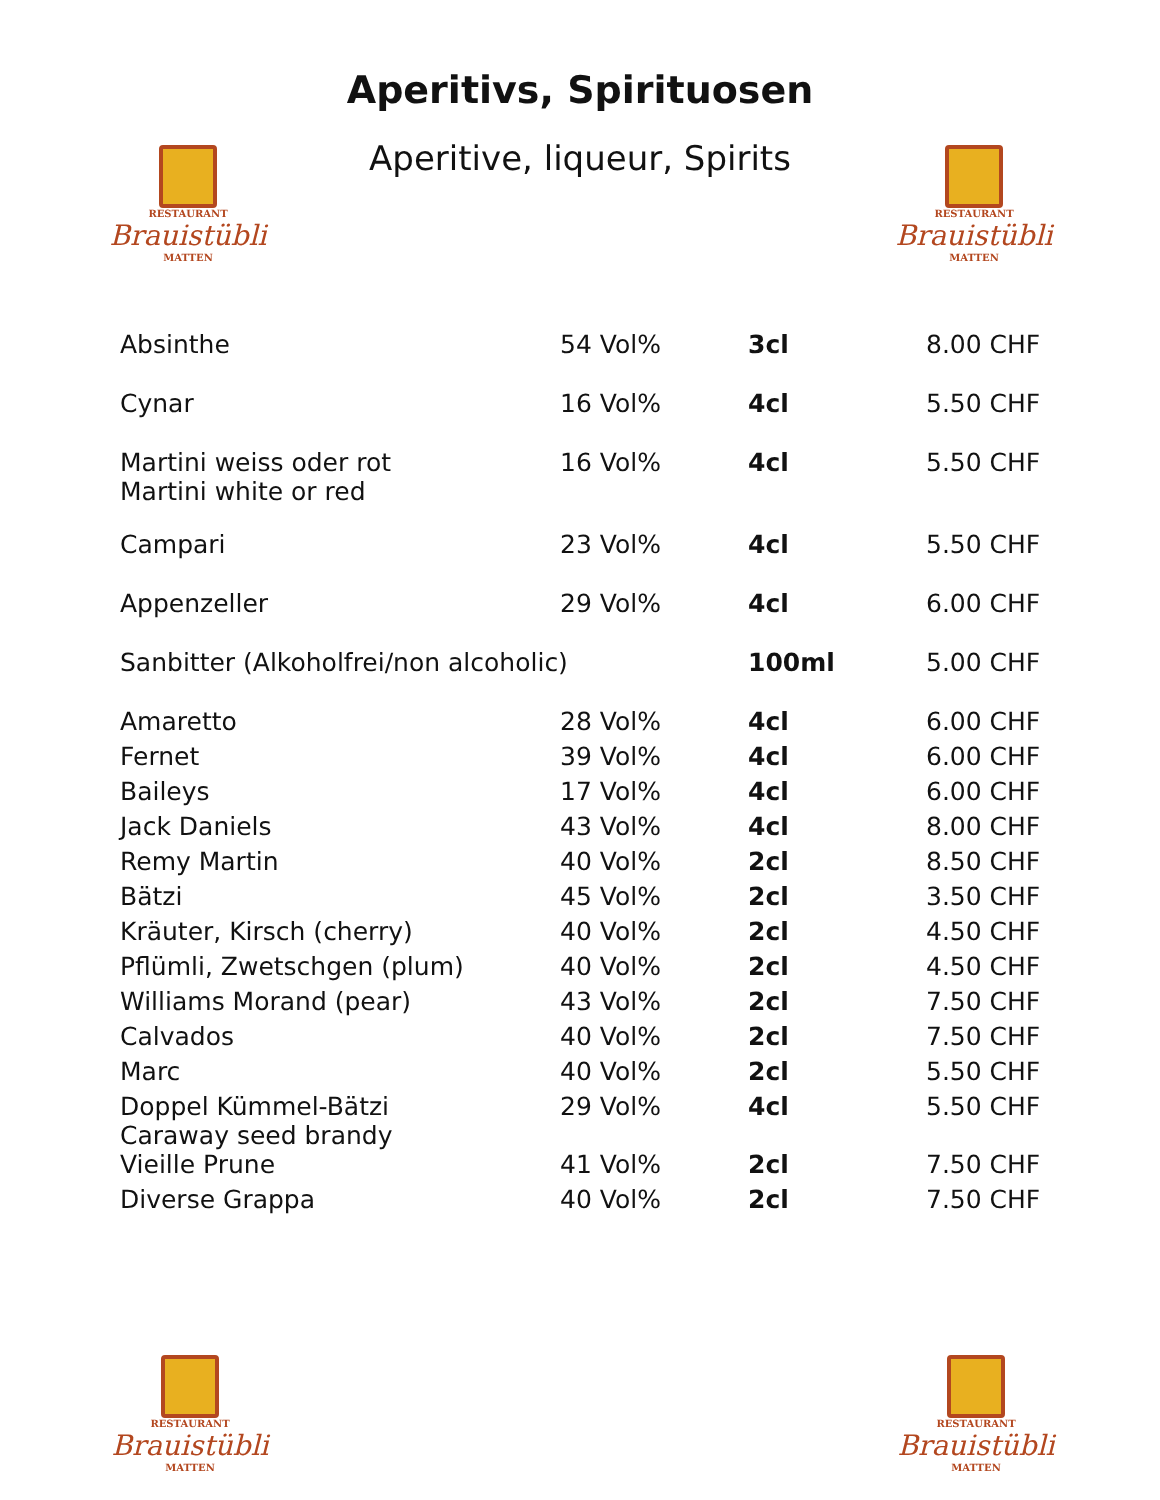Aperitivs, Spirituosen
Aperitive, liqueur, Spirits
RESTAURANT
Brauistübli
MATTEN
RESTAURANT
Brauistübli
MATTEN
| Absinthe | 54 Vol% | 3cl | 8.00 CHF |
| Cynar | 16 Vol% | 4cl | 5.50 CHF |
| Martini weiss oder rot Martini white or red | 16 Vol% | 4cl | 5.50 CHF |
| Campari | 23 Vol% | 4cl | 5.50 CHF |
| Appenzeller | 29 Vol% | 4cl | 6.00 CHF |
| Sanbitter (Alkoholfrei/non alcoholic) | | 100ml | 5.00 CHF |
| Amaretto | 28 Vol% | 4cl | 6.00 CHF |
| Fernet | 39 Vol% | 4cl | 6.00 CHF |
| Baileys | 17 Vol% | 4cl | 6.00 CHF |
| Jack Daniels | 43 Vol% | 4cl | 8.00 CHF |
| Remy Martin | 40 Vol% | 2cl | 8.50 CHF |
| Bätzi | 45 Vol% | 2cl | 3.50 CHF |
| Kräuter, Kirsch (cherry) | 40 Vol% | 2cl | 4.50 CHF |
| Pflümli, Zwetschgen (plum) | 40 Vol% | 2cl | 4.50 CHF |
| Williams Morand (pear) | 43 Vol% | 2cl | 7.50 CHF |
| Calvados | 40 Vol% | 2cl | 7.50 CHF |
| Marc | 40 Vol% | 2cl | 5.50 CHF |
| Doppel Kümmel-Bätzi Caraway seed brandy | 29 Vol% | 4cl | 5.50 CHF |
| Vieille Prune | 41 Vol% | 2cl | 7.50 CHF |
| Diverse Grappa | 40 Vol% | 2cl | 7.50 CHF |
RESTAURANT
Brauistübli
MATTEN
RESTAURANT
Brauistübli
MATTEN